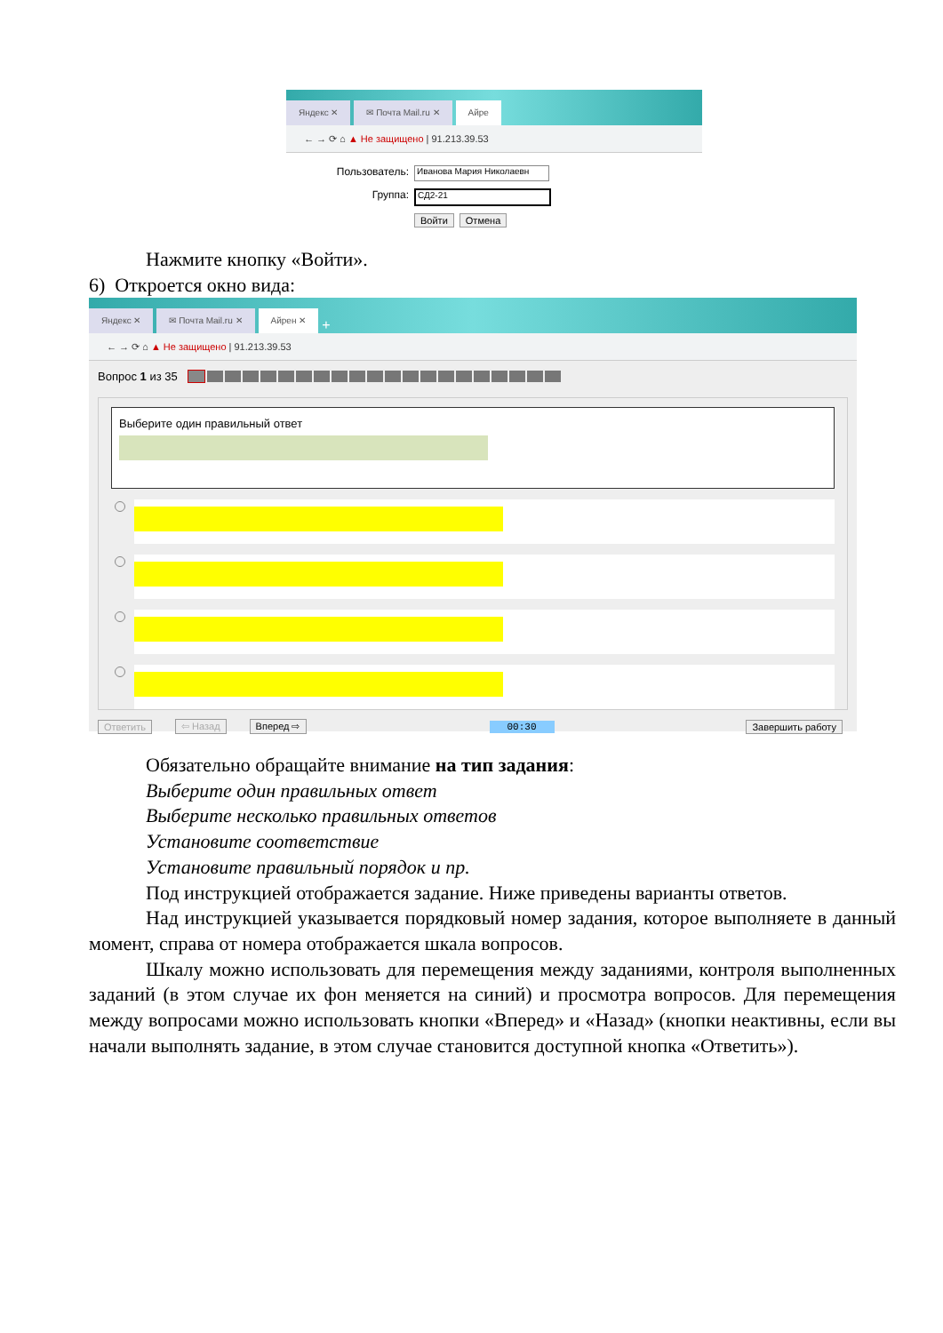Яндекс ✕
✉ Почта Mail.ru ✕
Айре
← → ⟳ ⌂ ▲ Не защищено | 91.213.39.53
Пользователь: Иванова Мария Николаевн
Группа: СД2-21
Войти Отмена
Нажмите кнопку «Войти».
6) Откроется окно вида:
Яндекс ✕
✉ Почта Mail.ru ✕
Айрен ✕
+
← → ⟳ ⌂ ▲ Не защищено | 91.213.39.53
Вопрос 1 из 35
Выберите один правильный ответ
Ответить ⇦ Назад Вперед ⇨ 00:30 Завершить работу
Обязательно обращайте внимание на тип задания:
Выберите один правильных ответ
Выберите несколько правильных ответов
Установите соответствие
Установите правильный порядок и пр.
Под инструкцией отображается задание. Ниже приведены варианты ответов.
Над инструкцией указывается порядковый номер задания, которое выполняете в данный момент, справа от номера отображается шкала вопросов.
Шкалу можно использовать для перемещения между заданиями, контроля выполненных заданий (в этом случае их фон меняется на синий) и просмотра вопросов. Для перемещения между вопросами можно использовать кнопки «Вперед» и «Назад» (кнопки неактивны, если вы начали выполнять задание, в этом случае становится доступной кнопка «Ответить»).